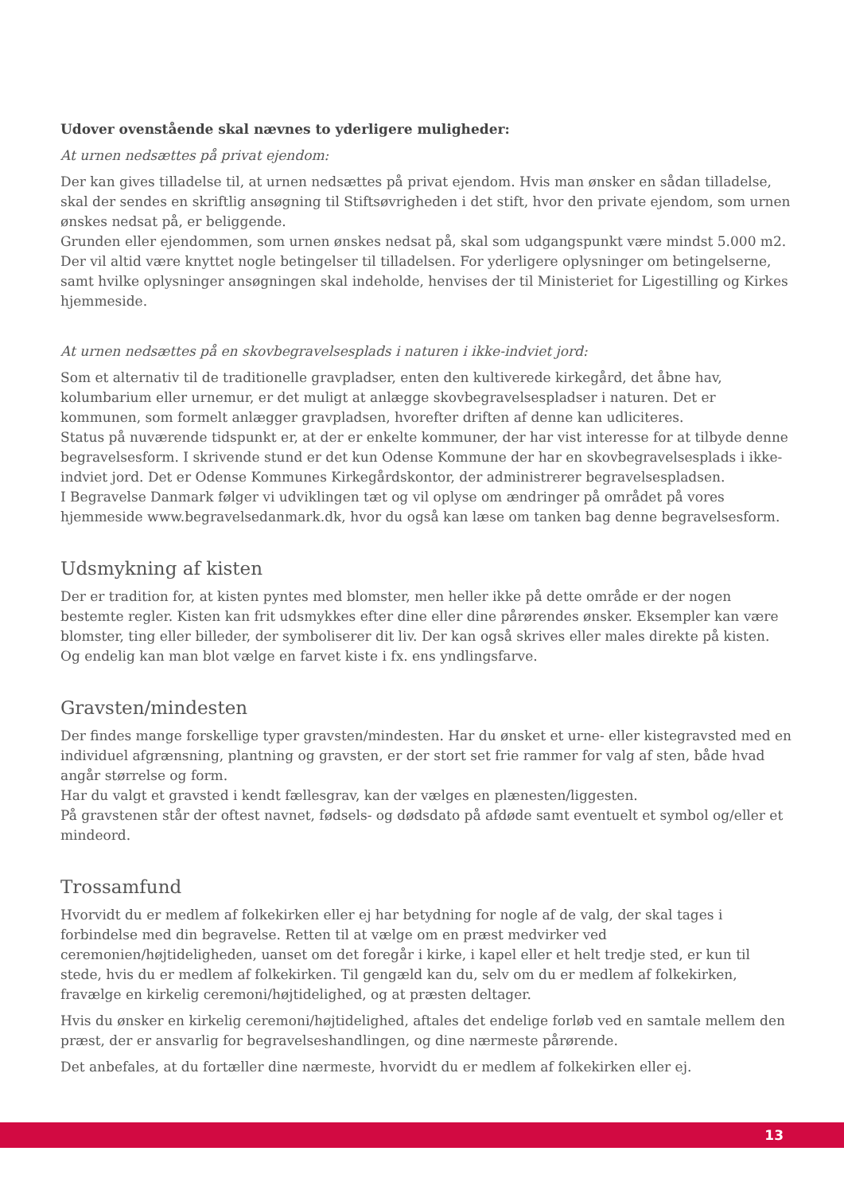Udover ovenstående skal nævnes to yderligere muligheder:
At urnen nedsættes på privat ejendom:
Der kan gives tilladelse til, at urnen nedsættes på privat ejendom. Hvis man ønsker en sådan tilladelse, skal der sendes en skriftlig ansøgning til Stiftsøvrigheden i det stift, hvor den private ejendom, som urnen ønskes nedsat på, er beliggende.
Grunden eller ejendommen, som urnen ønskes nedsat på, skal som udgangspunkt være mindst 5.000 m2. Der vil altid være knyttet nogle betingelser til tilladelsen. For yderligere oplysninger om betingelserne, samt hvilke oplysninger ansøgningen skal indeholde, henvises der til Ministeriet for Ligestilling og Kirkes hjemmeside.
At urnen nedsættes på en skovbegravelsesplads i naturen i ikke-indviet jord:
Som et alternativ til de traditionelle gravpladser, enten den kultiverede kirkegård, det åbne hav, kolumbarium eller urnemur, er det muligt at anlægge skovbegravelsespladser i naturen. Det er kommunen, som formelt anlægger gravpladsen, hvorefter driften af denne kan udliciteres.
Status på nuværende tidspunkt er, at der er enkelte kommuner, der har vist interesse for at tilbyde denne begravelsesform. I skrivende stund er det kun Odense Kommune der har en skovbegravelsesplads i ikke-indviet jord. Det er Odense Kommunes Kirkegårdskontor, der administrerer begravelsespladsen.
I Begravelse Danmark følger vi udviklingen tæt og vil oplyse om ændringer på området på vores hjemmeside www.begravelsedanmark.dk, hvor du også kan læse om tanken bag denne begravelsesform.
Udsmykning af kisten
Der er tradition for, at kisten pyntes med blomster, men heller ikke på dette område er der nogen bestemte regler. Kisten kan frit udsmykkes efter dine eller dine pårørendes ønsker. Eksempler kan være blomster, ting eller billeder, der symboliserer dit liv. Der kan også skrives eller males direkte på kisten. Og endelig kan man blot vælge en farvet kiste i fx. ens yndlingsfarve.
Gravsten/mindesten
Der findes mange forskellige typer gravsten/mindesten. Har du ønsket et urne- eller kistegravsted med en individuel afgrænsning, plantning og gravsten, er der stort set frie rammer for valg af sten, både hvad angår størrelse og form.
Har du valgt et gravsted i kendt fællesgrav, kan der vælges en plænesten/liggesten.
På gravstenen står der oftest navnet, fødsels- og dødsdato på afdøde samt eventuelt et symbol og/eller et mindeord.
Trossamfund
Hvorvidt du er medlem af folkekirken eller ej har betydning for nogle af de valg, der skal tages i forbindelse med din begravelse. Retten til at vælge om en præst medvirker ved ceremonien/højtideligheden, uanset om det foregår i kirke, i kapel eller et helt tredje sted, er kun til stede, hvis du er medlem af folkekirken. Til gengæld kan du, selv om du er medlem af folkekirken, fravælge en kirkelig ceremoni/højtidelighed, og at præsten deltager.
Hvis du ønsker en kirkelig ceremoni/højtidelighed, aftales det endelige forløb ved en samtale mellem den præst, der er ansvarlig for begravelseshandlingen, og dine nærmeste pårørende.
Det anbefales, at du fortæller dine nærmeste, hvorvidt du er medlem af folkekirken eller ej.
13